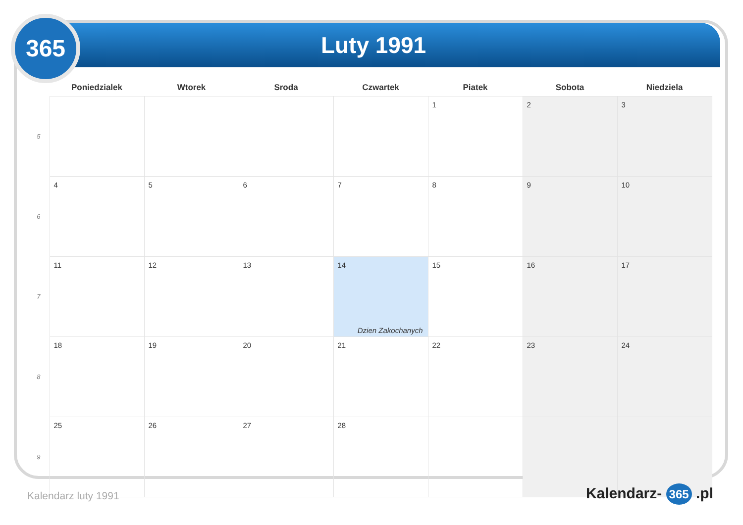Luty 1991
365
| | Poniedzialek | Wtorek | Sroda | Czwartek | Piatek | Sobota | Niedziela |
| --- | --- | --- | --- | --- | --- | --- | --- |
| 5 | | | | | 1 | 2 | 3 |
| 6 | 4 | 5 | 6 | 7 | 8 | 9 | 10 |
| 7 | 11 | 12 | 13 | 14 Dzien Zakochanych | 15 | 16 | 17 |
| 8 | 18 | 19 | 20 | 21 | 22 | 23 | 24 |
| 9 | 25 | 26 | 27 | 28 | | | |
Kalendarz luty 1991 Kalendarz- 365 .pl